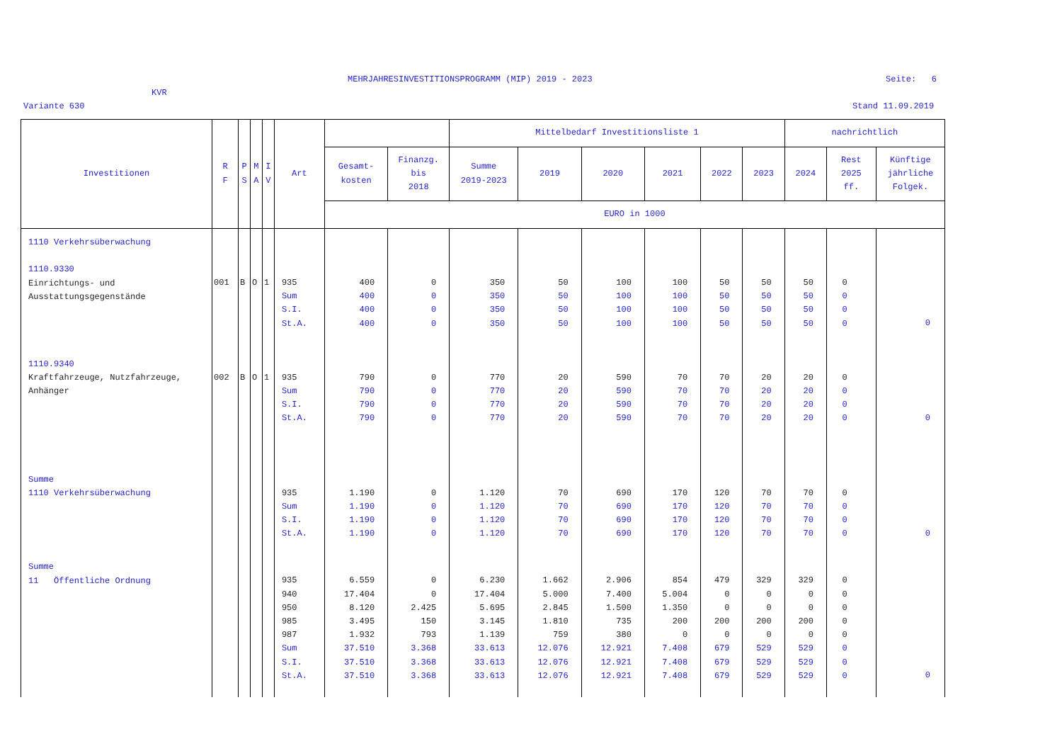MEHRJAHRESINVESTITIONSPROGRAMM (MIP) 2019 - 2023
Seite: 6
KVR
Variante 630
Stand 11.09.2019
| Investitionen | R F | P S | M A | I V | Art | | | Mittelbedarf Investitionsliste 1 | | | | | | nachrichtlich | | |
| --- | --- | --- | --- | --- | --- | --- | --- | --- | --- | --- | --- | --- | --- | --- | --- | --- |
| | | | | | | Gesamt- kosten | Finanzg. bis 2018 | Summe 2019-2023 | 2019 | 2020 | 2021 | 2022 | 2023 | 2024 | Rest 2025 ff. | Künftige jährliche Folgek. |
| | | | | | | EURO in 1000 | | | | | | | | | | |
| 1110 Verkehrsüberwachung 1110.9330 Einrichtungs- und Ausstattungsgegenstände | 001 | B | O | 1 | 935 Sum S.I. St.A. | 400 400 400 400 | 0 0 0 0 | 350 350 350 350 | 50 50 50 50 | 100 100 100 100 | 100 100 100 100 | 50 50 50 50 | 50 50 50 50 | 50 50 50 50 | 0 0 0 0 | 0 |
| 1110.9340 Kraftfahrzeuge, Nutzfahrzeuge, Anhänger | 002 | B | O | 1 | 935 Sum S.I. St.A. | 790 790 790 790 | 0 0 0 0 | 770 770 770 770 | 20 20 20 20 | 590 590 590 590 | 70 70 70 70 | 70 70 70 70 | 20 20 20 20 | 20 20 20 20 | 0 0 0 0 | 0 |
| Summe 1110 Verkehrsüberwachung | | | | | 935 Sum S.I. St.A. | 1.190 1.190 1.190 1.190 | 0 0 0 0 | 1.120 1.120 1.120 1.120 | 70 70 70 70 | 690 690 690 690 | 170 170 170 170 | 120 120 120 120 | 70 70 70 70 | 70 70 70 70 | 0 0 0 0 | 0 |
| Summe 11 Öffentliche Ordnung | | | | | 935 940 950 985 987 Sum S.I. St.A. | 6.559 17.404 8.120 3.495 1.932 37.510 37.510 37.510 | 0 0 2.425 150 793 3.368 3.368 3.368 | 6.230 17.404 5.695 3.145 1.139 33.613 33.613 33.613 | 1.662 5.000 2.845 1.810 759 12.076 12.076 12.076 | 2.906 7.400 1.500 735 380 12.921 12.921 12.921 | 854 5.004 1.350 200 0 7.408 7.408 7.408 | 479 0 0 200 0 679 679 679 | 329 0 0 200 0 529 529 529 | 329 0 0 200 0 529 529 529 | 0 0 0 0 0 0 0 0 | 0 |